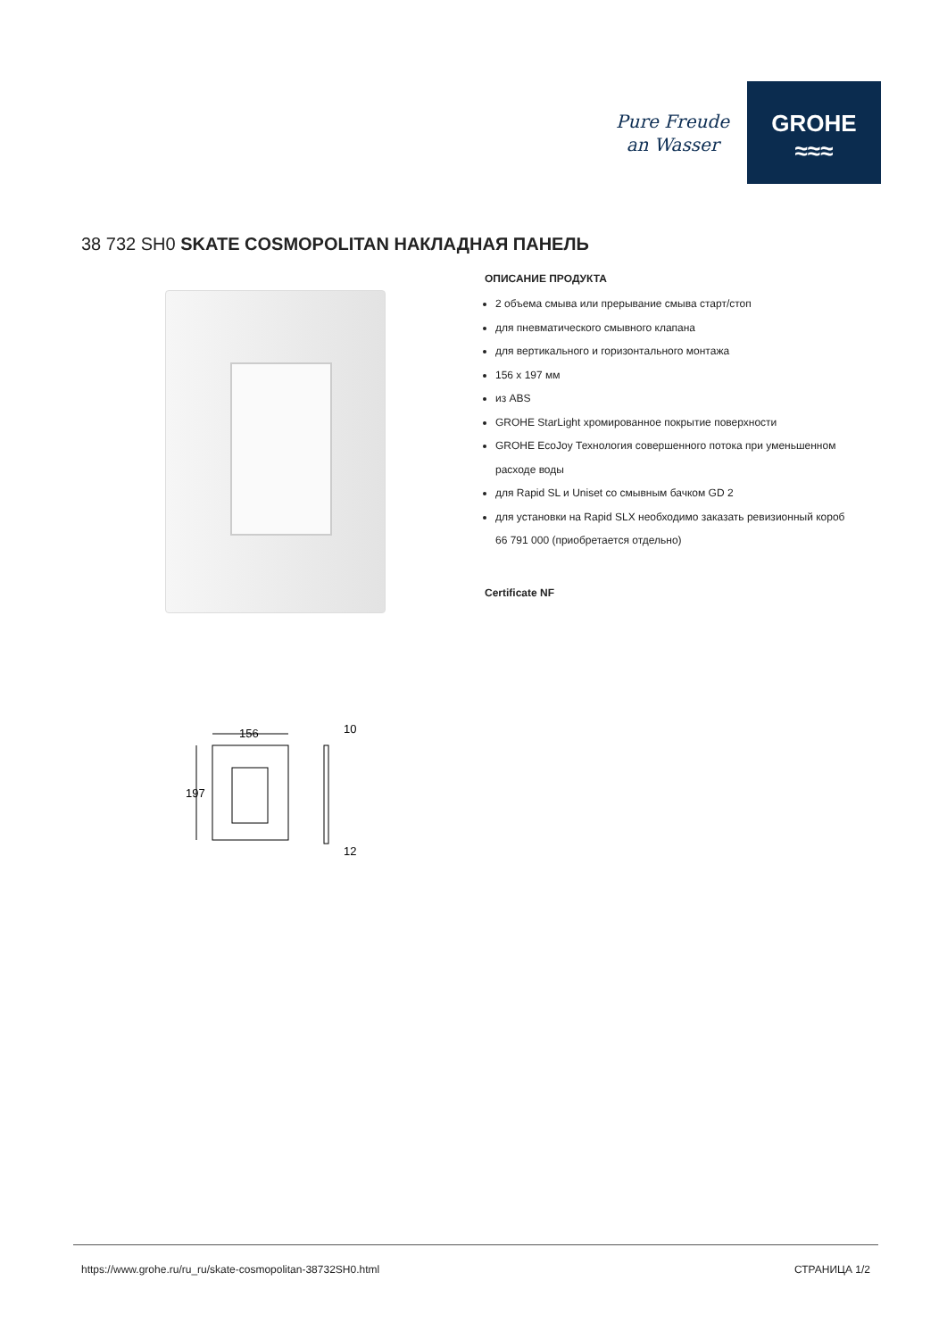Pure Freude
an Wasser
GROHE
≈≈≈
38 732 SH0 SKATE COSMOPOLITAN НАКЛАДНАЯ ПАНЕЛЬ
ОПИСАНИЕ ПРОДУКТА
2 объема смыва или прерывание смыва старт/стоп
для пневматического смывного клапана
для вертикального и горизонтального монтажа
156 x 197 мм
из ABS
GROHE StarLight хромированное покрытие поверхности
GROHE EcoJoy Технология совершенного потока при уменьшенном расходе воды
для Rapid SL и Uniset со смывным бачком GD 2
для установки на Rapid SLX необходимо заказать ревизионный короб 66 791 000 (приобретается отдельно)
Certificate NF
156
197
10
12
https://www.grohe.ru/ru_ru/skate-cosmopolitan-38732SH0.html СТРАНИЦА 1/2